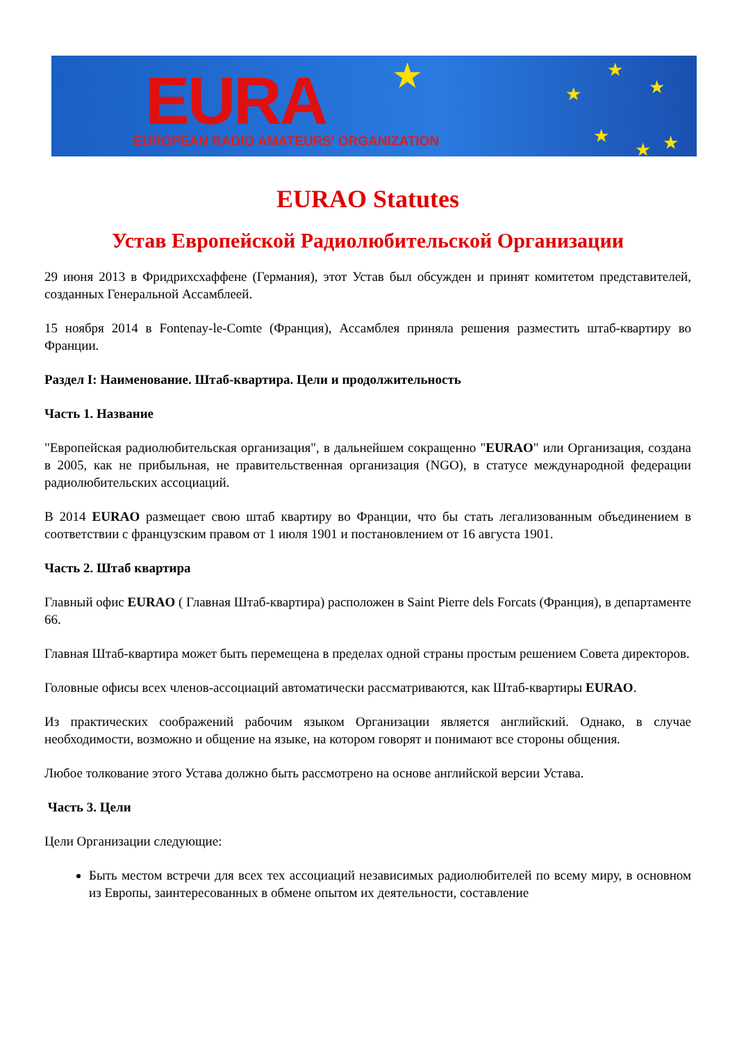EURA
EUROPEAN RADIO AMATEURS' ORGANIZATION
★ ★
★
★
★ ★ ★
EURAO Statutes
Устав Европейской Радиолюбительской Организации
29 июня 2013 в Фридрихсхаффене (Германия), этот Устав был обсужден и принят комитетом представителей, созданных Генеральной Ассамблеей.
15 ноября 2014 в Fontenay-le-Comte (Франция), Ассамблея приняла решения разместить штаб-квартиру во Франции.
Раздел I: Наименование. Штаб-квартира. Цели и продолжительность
Часть 1. Название
"Европейская радиолюбительская организация", в дальнейшем сокращенно "EURAO" или Организация, создана в 2005, как не прибыльная, не правительственная организация (NGO), в статусе международной федерации радиолюбительских ассоциаций.
В 2014 EURAO размещает свою штаб квартиру во Франции, что бы стать легализованным объединением в соответствии с французским правом от 1 июля 1901 и постановлением от 16 августа 1901.
Часть 2. Штаб квартира
Главный офис EURAO ( Главная Штаб-квартира) расположен в Saint Pierre dels Forcats (Франция), в департаменте 66.
Главная Штаб-квартира может быть перемещена в пределах одной страны простым решением Совета директоров.
Головные офисы всех членов-ассоциаций автоматически рассматриваются, как Штаб-квартиры EURAO.
Из практических соображений рабочим языком Организации является английский. Однако, в случае необходимости, возможно и общение на языке, на котором говорят и понимают все стороны общения.
Любое толкование этого Устава должно быть рассмотрено на основе английской версии Устава.
Часть 3. Цели
Цели Организации следующие:
Быть местом встречи для всех тех ассоциаций независимых радиолюбителей по всему миру, в основном из Европы, заинтересованных в обмене опытом их деятельности, составление